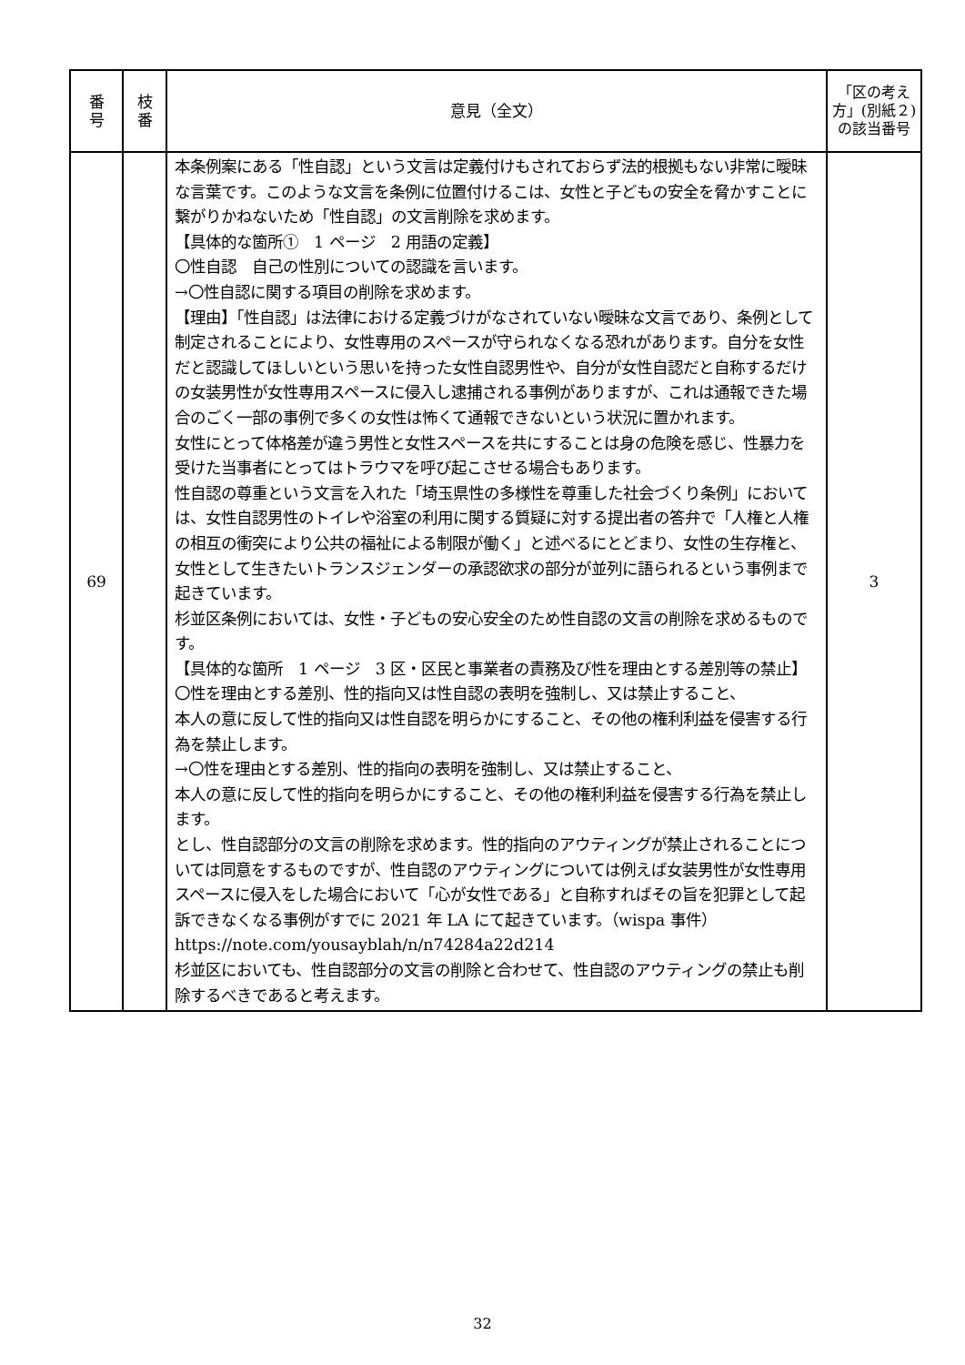| 番 号 | 枝 番 | 意見（全文） | 「区の考え方」(別紙２)の該当番号 |
| --- | --- | --- | --- |
| 69 | | 本条例案にある「性自認」という文言は定義付けもされておらず法的根拠もない非常に曖昧な言葉です。このような文言を条例に位置付けるこは、女性と子どもの安全を脅かすことに繋がりかねないため「性自認」の文言削除を求めます。 【具体的な箇所① 1 ページ 2 用語の定義】 〇性自認 自己の性別についての認識を言います。 →〇性自認に関する項目の削除を求めます。 【理由】「性自認」は法律における定義づけがなされていない曖昧な文言であり、条例として制定されることにより、女性専用のスペースが守られなくなる恐れがあります。自分を女性だと認識してほしいという思いを持った女性自認男性や、自分が女性自認だと自称するだけの女装男性が女性専用スペースに侵入し逮捕される事例がありますが、これは通報できた場合のごく一部の事例で多くの女性は怖くて通報できないという状況に置かれます。 女性にとって体格差が違う男性と女性スペースを共にすることは身の危険を感じ、性暴力を受けた当事者にとってはトラウマを呼び起こさせる場合もあります。 性自認の尊重という文言を入れた「埼玉県性の多様性を尊重した社会づくり条例」においては、女性自認男性のトイレや浴室の利用に関する質疑に対する提出者の答弁で「人権と人権の相互の衝突により公共の福祉による制限が働く」と述べるにとどまり、女性の生存権と、女性として生きたいトランスジェンダーの承認欲求の部分が並列に語られるという事例まで起きています。 杉並区条例においては、女性・子どもの安心安全のため性自認の文言の削除を求めるものです。 【具体的な箇所 1 ページ 3 区・区民と事業者の責務及び性を理由とする差別等の禁止】 〇性を理由とする差別、性的指向又は性自認の表明を強制し、又は禁止すること、 本人の意に反して性的指向又は性自認を明らかにすること、その他の権利利益を侵害する行為を禁止します。 →〇性を理由とする差別、性的指向の表明を強制し、又は禁止すること、 本人の意に反して性的指向を明らかにすること、その他の権利利益を侵害する行為を禁止します。 とし、性自認部分の文言の削除を求めます。性的指向のアウティングが禁止されることについては同意をするものですが、性自認のアウティングについては例えば女装男性が女性専用スペースに侵入をした場合において「心が女性である」と自称すればその旨を犯罪として起訴できなくなる事例がすでに 2021 年 LA にて起きています。（wispa 事件）https://note.com/yousayblah/n/n74284a22d214 杉並区においても、性自認部分の文言の削除と合わせて、性自認のアウティングの禁止も削除するべきであると考えます。 | 3 |
32